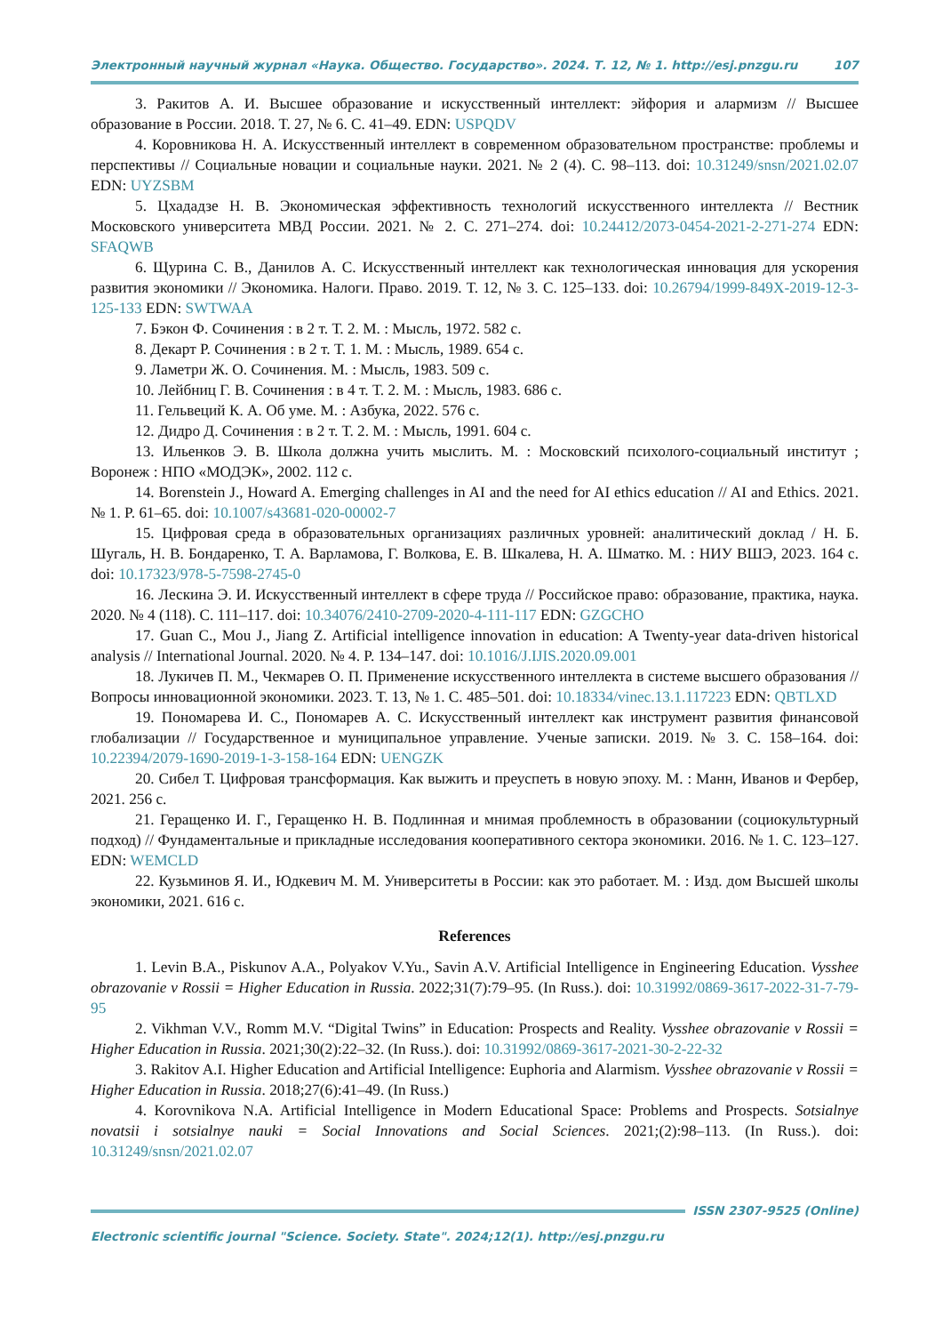Электронный научный журнал «Наука. Общество. Государство». 2024. Т. 12, № 1. http://esj.pnzgu.ru 107
3. Ракитов А. И. Высшее образование и искусственный интеллект: эйфория и алармизм // Высшее образование в России. 2018. Т. 27, № 6. С. 41–49. EDN: USPQDV
4. Коровникова Н. А. Искусственный интеллект в современном образовательном пространстве: проблемы и перспективы // Социальные новации и социальные науки. 2021. № 2 (4). С. 98–113. doi: 10.31249/snsn/2021.02.07 EDN: UYZSBM
5. Цхададзе Н. В. Экономическая эффективность технологий искусственного интеллекта // Вестник Московского университета МВД России. 2021. № 2. С. 271–274. doi: 10.24412/2073-0454-2021-2-271-274 EDN: SFAQWB
6. Щурина С. В., Данилов А. С. Искусственный интеллект как технологическая инновация для ускорения развития экономики // Экономика. Налоги. Право. 2019. Т. 12, № 3. С. 125–133. doi: 10.26794/1999-849X-2019-12-3-125-133 EDN: SWTWAA
7. Бэкон Ф. Сочинения : в 2 т. Т. 2. М. : Мысль, 1972. 582 с.
8. Декарт Р. Сочинения : в 2 т. Т. 1. М. : Мысль, 1989. 654 с.
9. Ламетри Ж. О. Сочинения. М. : Мысль, 1983. 509 с.
10. Лейбниц Г. В. Сочинения : в 4 т. Т. 2. М. : Мысль, 1983. 686 с.
11. Гельвеций К. А. Об уме. М. : Азбука, 2022. 576 с.
12. Дидро Д. Сочинения : в 2 т. Т. 2. М. : Мысль, 1991. 604 с.
13. Ильенков Э. В. Школа должна учить мыслить. М. : Московский психолого-социальный институт ; Воронеж : НПО «МОДЭК», 2002. 112 с.
14. Borenstein J., Howard A. Emerging challenges in AI and the need for AI ethics education // AI and Ethics. 2021. № 1. P. 61–65. doi: 10.1007/s43681-020-00002-7
15. Цифровая среда в образовательных организациях различных уровней: аналитический доклад / Н. Б. Шугаль, Н. В. Бондаренко, Т. А. Варламова, Г. Волкова, Е. В. Шкалева, Н. А. Шматко. М. : НИУ ВШЭ, 2023. 164 с. doi: 10.17323/978-5-7598-2745-0
16. Лескина Э. И. Искусственный интеллект в сфере труда // Российское право: образование, практика, наука. 2020. № 4 (118). С. 111–117. doi: 10.34076/2410-2709-2020-4-111-117 EDN: GZGCHO
17. Guan C., Mou J., Jiang Z. Artificial intelligence innovation in education: A Twenty-year data-driven historical analysis // International Journal. 2020. № 4. P. 134–147. doi: 10.1016/J.IJIS.2020.09.001
18. Лукичев П. М., Чекмарев О. П. Применение искусственного интеллекта в системе высшего образования // Вопросы инновационной экономики. 2023. Т. 13, № 1. С. 485–501. doi: 10.18334/vinec.13.1.117223 EDN: QBTLXD
19. Пономарева И. С., Пономарев А. С. Искусственный интеллект как инструмент развития финансовой глобализации // Государственное и муниципальное управление. Ученые записки. 2019. № 3. С. 158–164. doi: 10.22394/2079-1690-2019-1-3-158-164 EDN: UENGZK
20. Сибел Т. Цифровая трансформация. Как выжить и преуспеть в новую эпоху. М. : Манн, Иванов и Фербер, 2021. 256 с.
21. Геращенко И. Г., Геращенко Н. В. Подлинная и мнимая проблемность в образовании (социокультурный подход) // Фундаментальные и прикладные исследования кооперативного сектора экономики. 2016. № 1. С. 123–127. EDN: WEMCLD
22. Кузьминов Я. И., Юдкевич М. М. Университеты в России: как это работает. М. : Изд. дом Высшей школы экономики, 2021. 616 с.
References
1. Levin B.A., Piskunov A.A., Polyakov V.Yu., Savin A.V. Artificial Intelligence in Engineering Education. Vysshee obrazovanie v Rossii = Higher Education in Russia. 2022;31(7):79–95. (In Russ.). doi: 10.31992/0869-3617-2022-31-7-79-95
2. Vikhman V.V., Romm M.V. “Digital Twins” in Education: Prospects and Reality. Vysshee obrazovanie v Rossii = Higher Education in Russia. 2021;30(2):22–32. (In Russ.). doi: 10.31992/0869-3617-2021-30-2-22-32
3. Rakitov A.I. Higher Education and Artificial Intelligence: Euphoria and Alarmism. Vysshee obrazovanie v Rossii = Higher Education in Russia. 2018;27(6):41–49. (In Russ.)
4. Korovnikova N.A. Artificial Intelligence in Modern Educational Space: Problems and Prospects. Sotsialnye novatsii i sotsialnye nauki = Social Innovations and Social Sciences. 2021;(2):98–113. (In Russ.). doi: 10.31249/snsn/2021.02.07
ISSN 2307-9525 (Online)
Electronic scientific journal "Science. Society. State". 2024;12(1). http://esj.pnzgu.ru